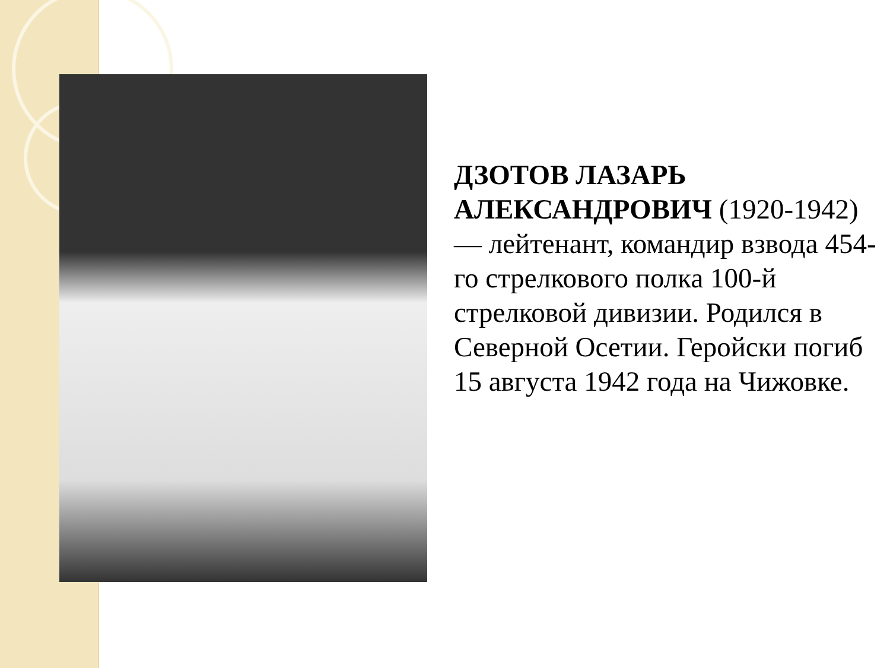ДЗОТОВ ЛАЗАРЬ АЛЕКСАНДРОВИЧ (1920-1942) — лейтенант, командир взвода 454-го стрелкового полка 100-й стрелковой дивизии. Родился в Северной Осетии. Геройски погиб 15 августа 1942 года на Чижовке.